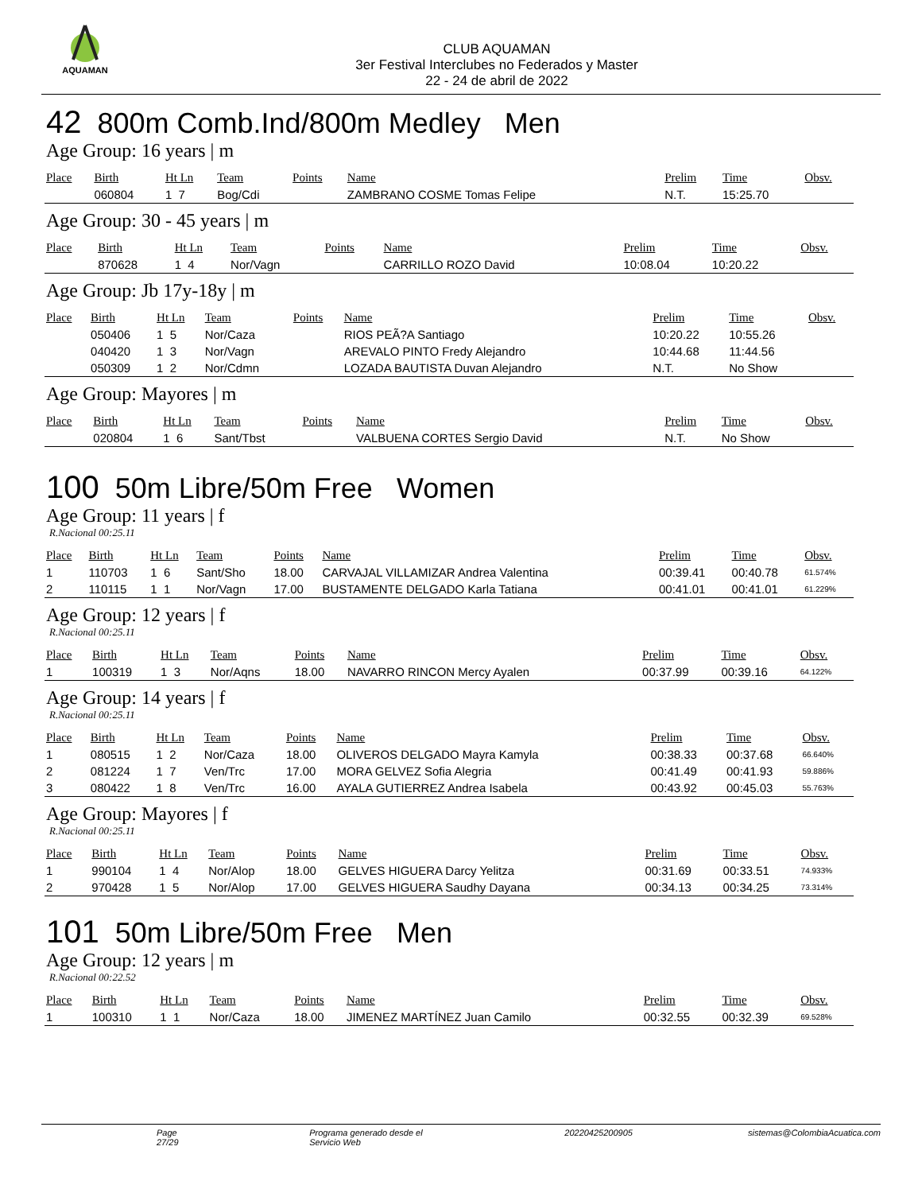AQUAMAN
CLUB AQUAMAN
3er Festival Interclubes no Federados y Master
22 - 24 de abril de 2022
42 800m Comb.Ind/800m Medley Men
Age Group: 16 years | m
| Place | Birth | Ht Ln | Team | Points | Name | Prelim | Time | Obsv. |
| --- | --- | --- | --- | --- | --- | --- | --- | --- |
| | 060804 | 1 7 | Bog/Cdi | | ZAMBRANO COSME Tomas Felipe | N.T. | 15:25.70 | |
Age Group: 30 - 45 years | m
| Place | Birth | Ht Ln | Team | Points | Name | Prelim | Time | Obsv. |
| --- | --- | --- | --- | --- | --- | --- | --- | --- |
| | 870628 | 1 4 | Nor/Vagn | | CARRILLO ROZO David | 10:08.04 | 10:20.22 | |
Age Group: Jb 17y-18y | m
| Place | Birth | Ht Ln | Team | Points | Name | Prelim | Time | Obsv. |
| --- | --- | --- | --- | --- | --- | --- | --- | --- |
| | 050406 | 1 5 | Nor/Caza | | RIOS PEÃ?A Santiago | 10:20.22 | 10:55.26 | |
| | 040420 | 1 3 | Nor/Vagn | | AREVALO PINTO Fredy Alejandro | 10:44.68 | 11:44.56 | |
| | 050309 | 1 2 | Nor/Cdmn | | LOZADA BAUTISTA Duvan Alejandro | N.T. | No Show | |
Age Group: Mayores | m
| Place | Birth | Ht Ln | Team | Points | Name | Prelim | Time | Obsv. |
| --- | --- | --- | --- | --- | --- | --- | --- | --- |
| | 020804 | 1 6 | Sant/Tbst | | VALBUENA CORTES Sergio David | N.T. | No Show | |
100 50m Libre/50m Free Women
Age Group: 11 years | f
R.Nacional 00:25.11
| Place | Birth | Ht Ln | Team | Points | Name | Prelim | Time | Obsv. |
| --- | --- | --- | --- | --- | --- | --- | --- | --- |
| 1 | 110703 | 1 6 | Sant/Sho | 18.00 | CARVAJAL VILLAMIZAR Andrea Valentina | 00:39.41 | 00:40.78 | 61.574% |
| 2 | 110115 | 1 1 | Nor/Vagn | 17.00 | BUSTAMENTE DELGADO Karla Tatiana | 00:41.01 | 00:41.01 | 61.229% |
Age Group: 12 years | f
R.Nacional 00:25.11
| Place | Birth | Ht Ln | Team | Points | Name | Prelim | Time | Obsv. |
| --- | --- | --- | --- | --- | --- | --- | --- | --- |
| 1 | 100319 | 1 3 | Nor/Aqns | 18.00 | NAVARRO RINCON Mercy Ayalen | 00:37.99 | 00:39.16 | 64.122% |
Age Group: 14 years | f
R.Nacional 00:25.11
| Place | Birth | Ht Ln | Team | Points | Name | Prelim | Time | Obsv. |
| --- | --- | --- | --- | --- | --- | --- | --- | --- |
| 1 | 080515 | 1 2 | Nor/Caza | 18.00 | OLIVEROS DELGADO Mayra Kamyla | 00:38.33 | 00:37.68 | 66.640% |
| 2 | 081224 | 1 7 | Ven/Trc | 17.00 | MORA GELVEZ Sofia Alegria | 00:41.49 | 00:41.93 | 59.886% |
| 3 | 080422 | 1 8 | Ven/Trc | 16.00 | AYALA GUTIERREZ Andrea Isabela | 00:43.92 | 00:45.03 | 55.763% |
Age Group: Mayores | f
R.Nacional 00:25.11
| Place | Birth | Ht Ln | Team | Points | Name | Prelim | Time | Obsv. |
| --- | --- | --- | --- | --- | --- | --- | --- | --- |
| 1 | 990104 | 1 4 | Nor/Alop | 18.00 | GELVES HIGUERA Darcy Yelitza | 00:31.69 | 00:33.51 | 74.933% |
| 2 | 970428 | 1 5 | Nor/Alop | 17.00 | GELVES HIGUERA Saudhy Dayana | 00:34.13 | 00:34.25 | 73.314% |
101 50m Libre/50m Free Men
Age Group: 12 years | m
R.Nacional 00:22.52
| Place | Birth | Ht Ln | Team | Points | Name | Prelim | Time | Obsv. |
| --- | --- | --- | --- | --- | --- | --- | --- | --- |
| 1 | 100310 | 1 1 | Nor/Caza | 18.00 | JIMENEZ MARTÍNEZ Juan Camilo | 00:32.55 | 00:32.39 | 69.528% |
Page 27/29 Programa generado desde el Servicio Web 20220425200905 sistemas@ColombiaAcuatica.com